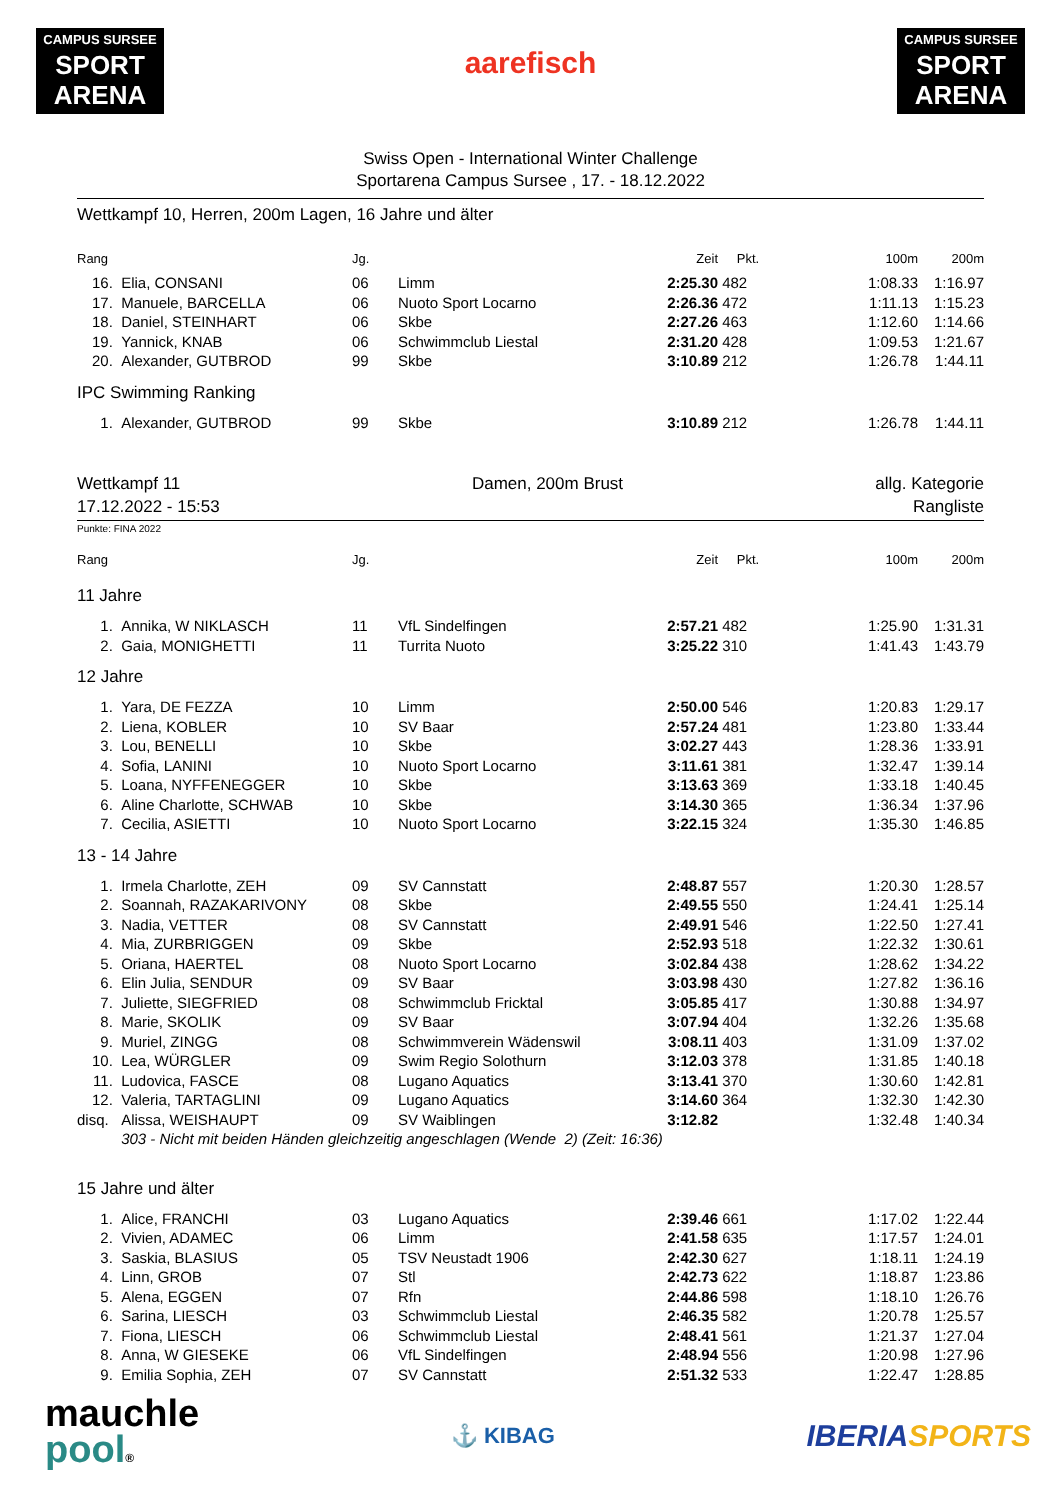CAMPUS SURSEE
SPORT ARENA
aarefisch
CAMPUS SURSEE
SPORT ARENA
Swiss Open - International Winter Challenge
Sportarena Campus Sursee , 17. - 18.12.2022
Wettkampf 10, Herren, 200m Lagen, 16 Jahre und älter
| Rang | | Jg. | | Zeit | Pkt. | 100m | 200m |
| --- | --- | --- | --- | --- | --- | --- | --- |
| 16. | Elia, CONSANI | 06 | Limm | 2:25.30 | 482 | 1:08.33 | 1:16.97 |
| 17. | Manuele, BARCELLA | 06 | Nuoto Sport Locarno | 2:26.36 | 472 | 1:11.13 | 1:15.23 |
| 18. | Daniel, STEINHART | 06 | Skbe | 2:27.26 | 463 | 1:12.60 | 1:14.66 |
| 19. | Yannick, KNAB | 06 | Schwimmclub Liestal | 2:31.20 | 428 | 1:09.53 | 1:21.67 |
| 20. | Alexander, GUTBROD | 99 | Skbe | 3:10.89 | 212 | 1:26.78 | 1:44.11 |
| IPC Swimming Ranking | | | | | | | |
| 1. | Alexander, GUTBROD | 99 | Skbe | 3:10.89 | 212 | 1:26.78 | 1:44.11 |
Wettkampf 11
17.12.2022 - 15:53
Damen, 200m Brust allg. Kategorie
Rangliste
Punkte: FINA 2022
| Rang | | Jg. | | Zeit | Pkt. | 100m | 200m |
| --- | --- | --- | --- | --- | --- | --- | --- |
| 11 Jahre | | | | | | | |
| 1. | Annika, W NIKLASCH | 11 | VfL Sindelfingen | 2:57.21 | 482 | 1:25.90 | 1:31.31 |
| 2. | Gaia, MONIGHETTI | 11 | Turrita Nuoto | 3:25.22 | 310 | 1:41.43 | 1:43.79 |
| 12 Jahre | | | | | | | |
| 1. | Yara, DE FEZZA | 10 | Limm | 2:50.00 | 546 | 1:20.83 | 1:29.17 |
| 2. | Liena, KOBLER | 10 | SV Baar | 2:57.24 | 481 | 1:23.80 | 1:33.44 |
| 3. | Lou, BENELLI | 10 | Skbe | 3:02.27 | 443 | 1:28.36 | 1:33.91 |
| 4. | Sofia, LANINI | 10 | Nuoto Sport Locarno | 3:11.61 | 381 | 1:32.47 | 1:39.14 |
| 5. | Loana, NYFFENEGGER | 10 | Skbe | 3:13.63 | 369 | 1:33.18 | 1:40.45 |
| 6. | Aline Charlotte, SCHWAB | 10 | Skbe | 3:14.30 | 365 | 1:36.34 | 1:37.96 |
| 7. | Cecilia, ASIETTI | 10 | Nuoto Sport Locarno | 3:22.15 | 324 | 1:35.30 | 1:46.85 |
| 13 - 14 Jahre | | | | | | | |
| 1. | Irmela Charlotte, ZEH | 09 | SV Cannstatt | 2:48.87 | 557 | 1:20.30 | 1:28.57 |
| 2. | Soannah, RAZAKARIVONY | 08 | Skbe | 2:49.55 | 550 | 1:24.41 | 1:25.14 |
| 3. | Nadia, VETTER | 08 | SV Cannstatt | 2:49.91 | 546 | 1:22.50 | 1:27.41 |
| 4. | Mia, ZURBRIGGEN | 09 | Skbe | 2:52.93 | 518 | 1:22.32 | 1:30.61 |
| 5. | Oriana, HAERTEL | 08 | Nuoto Sport Locarno | 3:02.84 | 438 | 1:28.62 | 1:34.22 |
| 6. | Elin Julia, SENDUR | 09 | SV Baar | 3:03.98 | 430 | 1:27.82 | 1:36.16 |
| 7. | Juliette, SIEGFRIED | 08 | Schwimmclub Fricktal | 3:05.85 | 417 | 1:30.88 | 1:34.97 |
| 8. | Marie, SKOLIK | 09 | SV Baar | 3:07.94 | 404 | 1:32.26 | 1:35.68 |
| 9. | Muriel, ZINGG | 08 | Schwimmverein Wädenswil | 3:08.11 | 403 | 1:31.09 | 1:37.02 |
| 10. | Lea, WÜRGLER | 09 | Swim Regio Solothurn | 3:12.03 | 378 | 1:31.85 | 1:40.18 |
| 11. | Ludovica, FASCE | 08 | Lugano Aquatics | 3:13.41 | 370 | 1:30.60 | 1:42.81 |
| 12. | Valeria, TARTAGLINI | 09 | Lugano Aquatics | 3:14.60 | 364 | 1:32.30 | 1:42.30 |
| disq. | Alissa, WEISHAUPT | 09 | SV Waiblingen | 3:12.82 | | 1:32.48 | 1:40.34 |
| | 303 - Nicht mit beiden Händen gleichzeitig angeschlagen (Wende 2) (Zeit: 16:36) | | | | | | |
| 15 Jahre und älter | | | | | | | |
| 1. | Alice, FRANCHI | 03 | Lugano Aquatics | 2:39.46 | 661 | 1:17.02 | 1:22.44 |
| 2. | Vivien, ADAMEC | 06 | Limm | 2:41.58 | 635 | 1:17.57 | 1:24.01 |
| 3. | Saskia, BLASIUS | 05 | TSV Neustadt 1906 | 2:42.30 | 627 | 1:18.11 | 1:24.19 |
| 4. | Linn, GROB | 07 | Stl | 2:42.73 | 622 | 1:18.87 | 1:23.86 |
| 5. | Alena, EGGEN | 07 | Rfn | 2:44.86 | 598 | 1:18.10 | 1:26.76 |
| 6. | Sarina, LIESCH | 03 | Schwimmclub Liestal | 2:46.35 | 582 | 1:20.78 | 1:25.57 |
| 7. | Fiona, LIESCH | 06 | Schwimmclub Liestal | 2:48.41 | 561 | 1:21.37 | 1:27.04 |
| 8. | Anna, W GIESEKE | 06 | VfL Sindelfingen | 2:48.94 | 556 | 1:20.98 | 1:27.96 |
| 9. | Emilia Sophia, ZEH | 07 | SV Cannstatt | 2:51.32 | 533 | 1:22.47 | 1:28.85 |
mauchle
pool®
⚓ KIBAG
IBERIA SPORTS